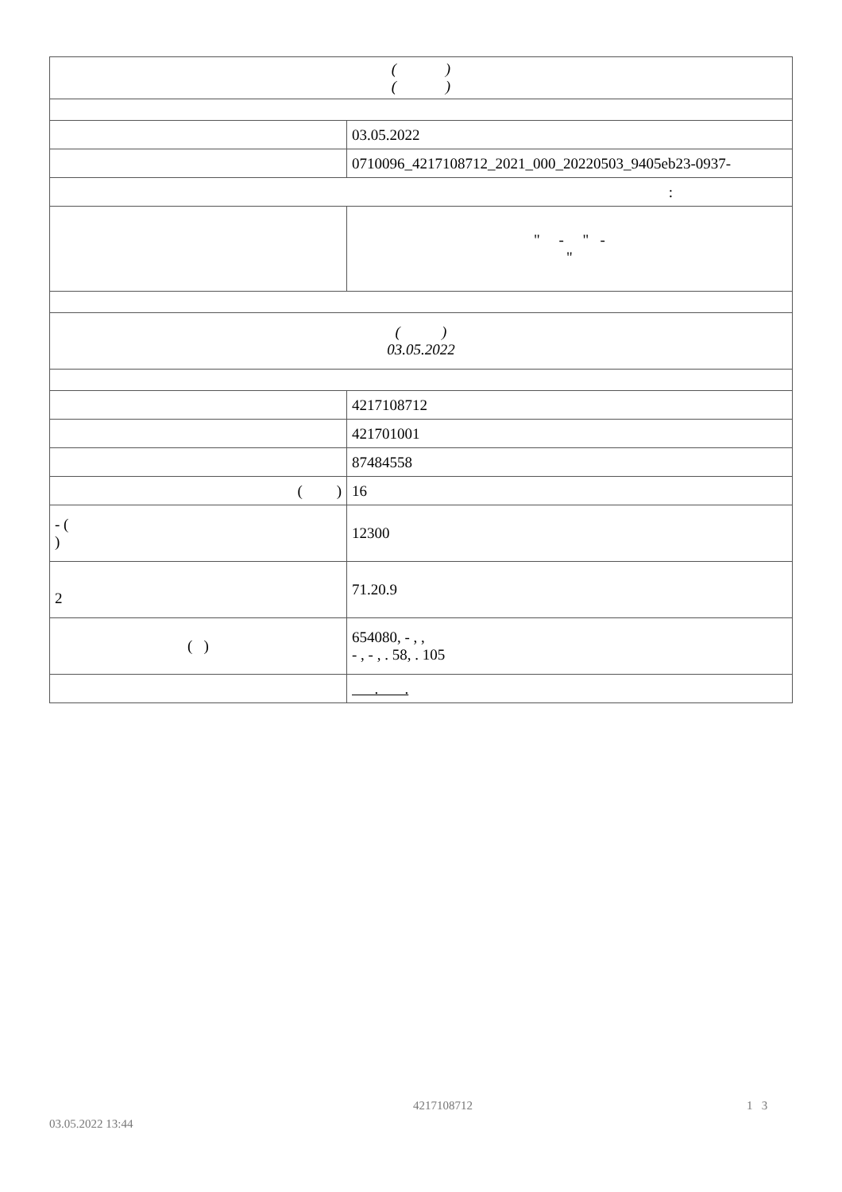| ( ) ( ) | |
| | 03.05.2022 |
| | 0710096_4217108712_2021_000_20220503_9405eb23-0937- |
| : | |
| | " - " - " |
| ( ) 03.05.2022 | |
| | 4217108712 |
| | 421701001 |
| | 87484558 |
| ( ) | 16 |
| - ( ) | 12300 |
| 2 | 71.20.9 |
| ( ) | 654080, - , , - , - , . 58, . 105 |
| | . . |
4217108712 1 3
03.05.2022 13:44